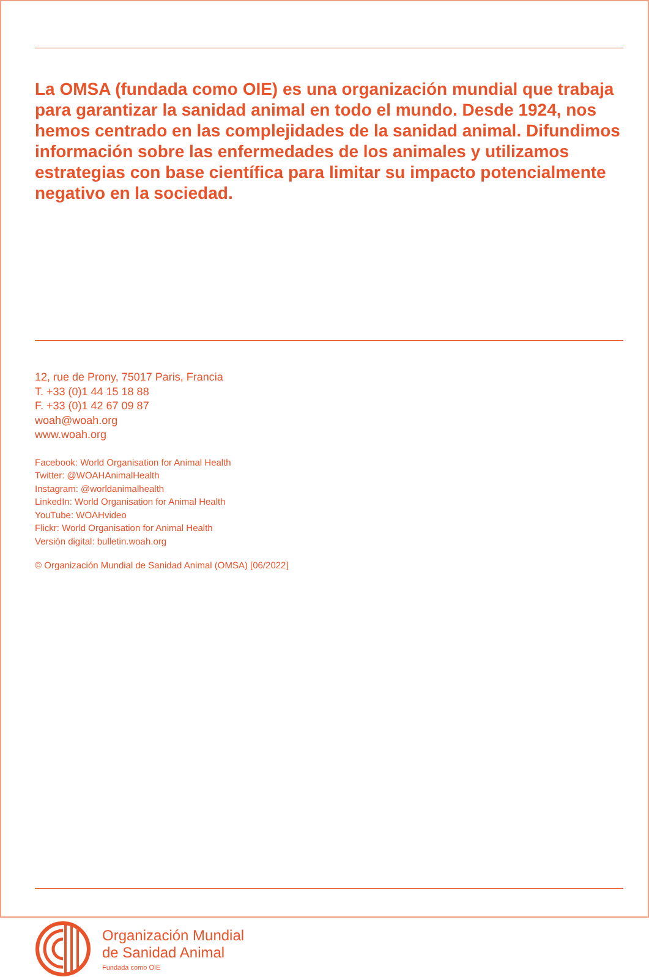La OMSA (fundada como OIE) es una organización mundial que trabaja para garantizar la sanidad animal en todo el mundo. Desde 1924, nos hemos centrado en las complejidades de la sanidad animal. Difundimos información sobre las enfermedades de los animales y utilizamos estrategias con base científica para limitar su impacto potencialmente negativo en la sociedad.
12, rue de Prony, 75017 Paris, Francia
T. +33 (0)1 44 15 18 88
F. +33 (0)1 42 67 09 87
woah@woah.org
www.woah.org
Facebook: World Organisation for Animal Health
Twitter: @WOAHAnimalHealth
Instagram: @worldanimalhealth
LinkedIn: World Organisation for Animal Health
YouTube: WOAHvideo
Flickr: World Organisation for Animal Health
Versión digital: bulletin.woah.org
© Organización Mundial de Sanidad Animal (OMSA) [06/2022]
Organización Mundial
de Sanidad Animal
Fundada como OIE